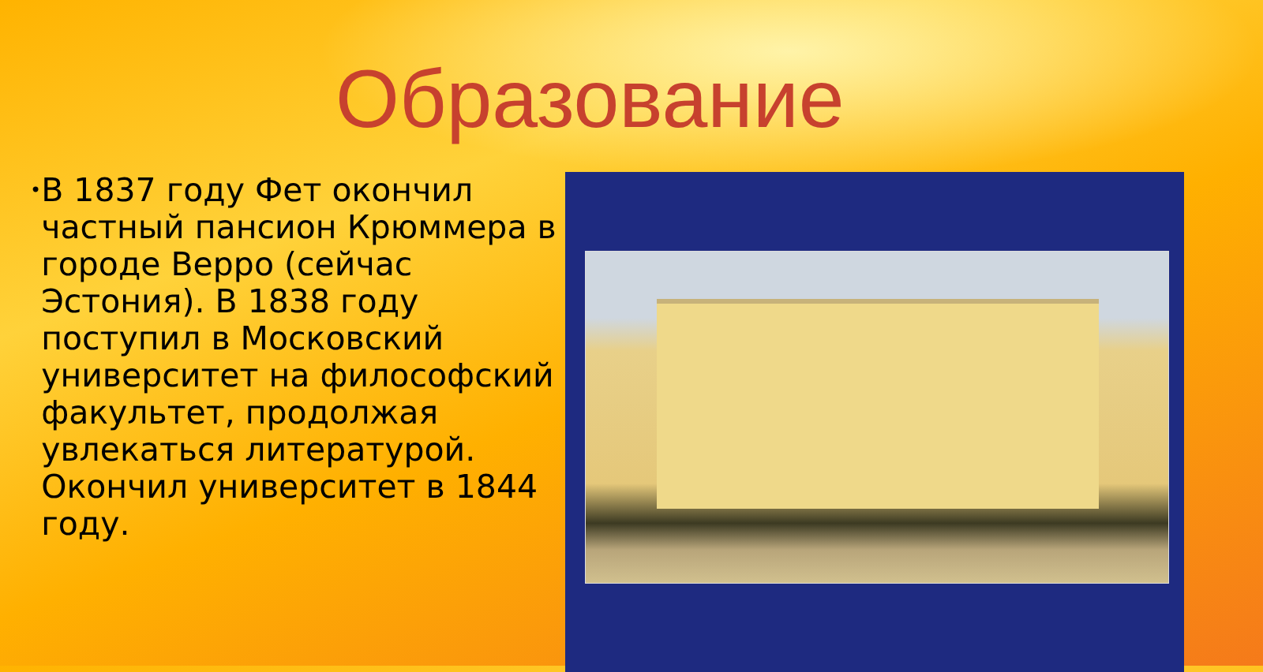Образование
•
В 1837 году Фет окончил частный пансион Крюммера в городе Верро (сейчас Эстония). В 1838 году поступил в Московский университет на философский факультет, продолжая увлекаться литературой. Окончил университет в 1844 году.